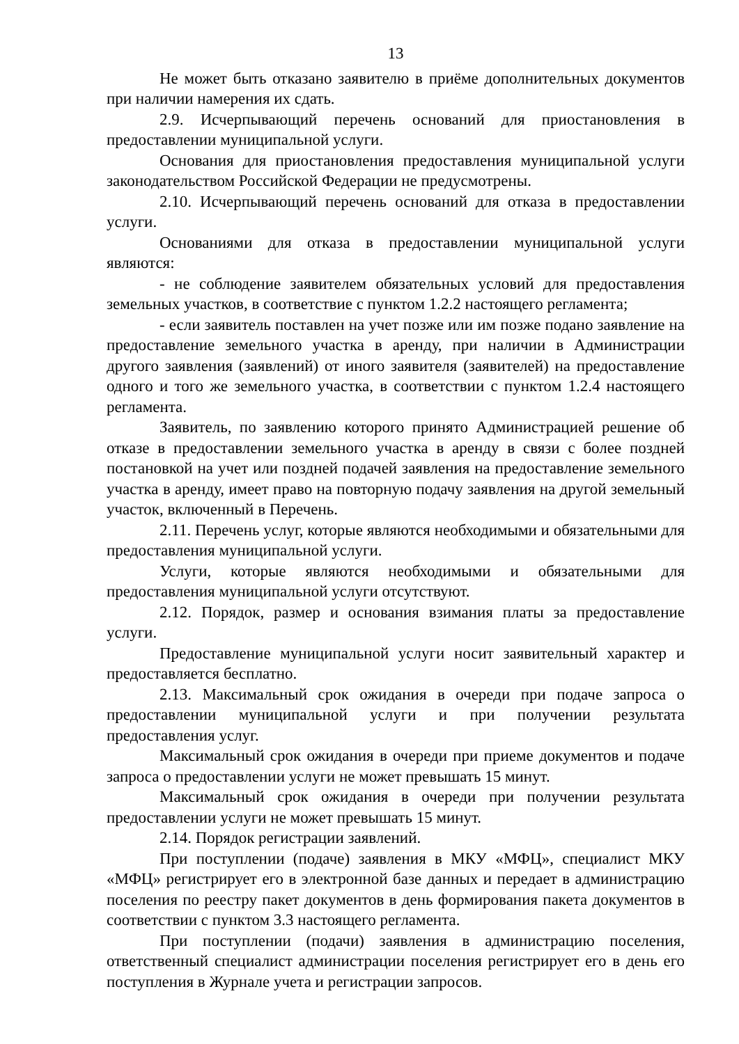13
Не может быть отказано заявителю в приёме дополнительных документов при наличии намерения их сдать.
2.9. Исчерпывающий перечень оснований для приостановления в предоставлении муниципальной услуги.
Основания для приостановления предоставления муниципальной услуги законодательством Российской Федерации не предусмотрены.
2.10. Исчерпывающий перечень оснований для отказа в предоставлении услуги.
Основаниями для отказа в предоставлении муниципальной услуги являются:
- не соблюдение заявителем обязательных условий для предоставления земельных участков, в соответствие с пунктом 1.2.2 настоящего регламента;
- если заявитель поставлен на учет позже или им позже подано заявление на предоставление земельного участка в аренду, при наличии в Администрации другого заявления (заявлений) от иного заявителя (заявителей) на предоставление одного и того же земельного участка, в соответствии с пунктом 1.2.4 настоящего регламента.
Заявитель, по заявлению которого принято Администрацией решение об отказе в предоставлении земельного участка в аренду в связи с более поздней постановкой на учет или поздней подачей заявления на предоставление земельного участка в аренду, имеет право на повторную подачу заявления на другой земельный участок, включенный в Перечень.
2.11. Перечень услуг, которые являются необходимыми и обязательными для предоставления муниципальной услуги.
Услуги, которые являются необходимыми и обязательными для предоставления муниципальной услуги отсутствуют.
2.12. Порядок, размер и основания взимания платы за предоставление услуги.
Предоставление муниципальной услуги носит заявительный характер и предоставляется бесплатно.
2.13. Максимальный срок ожидания в очереди при подаче запроса о предоставлении муниципальной услуги и при получении результата предоставления услуг.
Максимальный срок ожидания в очереди при приеме документов и подаче запроса о предоставлении услуги не может превышать 15 минут.
Максимальный срок ожидания в очереди при получении результата предоставлении услуги не может превышать 15 минут.
2.14. Порядок регистрации заявлений.
При поступлении (подаче) заявления в МКУ «МФЦ», специалист МКУ «МФЦ» регистрирует его в электронной базе данных и передает в администрацию поселения по реестру пакет документов в день формирования пакета документов в соответствии с пунктом 3.3 настоящего регламента.
При поступлении (подачи) заявления в администрацию поселения, ответственный специалист администрации поселения регистрирует его в день его поступления в Журнале учета и регистрации запросов.